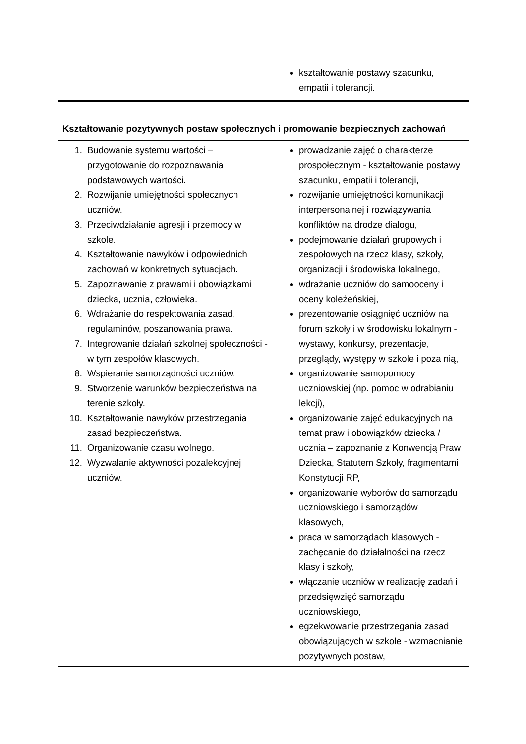| | kształtowanie postawy szacunku, empatii i tolerancji. |
| Kształtowanie pozytywnych postaw społecznych i promowanie bezpiecznych zachowań | |
| 1. Budowanie systemu wartości – przygotowanie do rozpoznawania podstawowych wartości. 2. Rozwijanie umiejętności społecznych uczniów. 3. Przeciwdziałanie agresji i przemocy w szkole. 4. Kształtowanie nawyków i odpowiednich zachowań w konkretnych sytuacjach. 5. Zapoznawanie z prawami i obowiązkami dziecka, ucznia, człowieka. 6. Wdrażanie do respektowania zasad, regulaminów, poszanowania prawa. 7. Integrowanie działań szkolnej społeczności - w tym zespołów klasowych. 8. Wspieranie samorządności uczniów. 9. Stworzenie warunków bezpieczeństwa na terenie szkoły. 10. Kształtowanie nawyków przestrzegania zasad bezpieczeństwa. 11. Organizowanie czasu wolnego. 12. Wyzwalanie aktywności pozalekcyjnej uczniów. | prowadzanie zajęć o charakterze prospołecznym - kształtowanie postawy szacunku, empatii i tolerancji, rozwijanie umiejętności komunikacji interpersonalnej i rozwiązywania konfliktów na drodze dialogu, podejmowanie działań grupowych i zespołowych na rzecz klasy, szkoły, organizacji i środowiska lokalnego, wdrażanie uczniów do samooceny i oceny koleżeńskiej, prezentowanie osiągnięć uczniów na forum szkoły i w środowisku lokalnym - wystawy, konkursy, prezentacje, przeglądy, występy w szkole i poza nią, organizowanie samopomocy uczniowskiej (np. pomoc w odrabianiu lekcji), organizowanie zajęć edukacyjnych na temat praw i obowiązków dziecka / ucznia – zapoznanie z Konwencją Praw Dziecka, Statutem Szkoły, fragmentami Konstytucji RP, organizowanie wyborów do samorządu uczniowskiego i samorządów klasowych, praca w samorządach klasowych - zachęcanie do działalności na rzecz klasy i szkoły, włączanie uczniów w realizację zadań i przedsięwzięć samorządu uczniowskiego, egzekwowanie przestrzegania zasad obowiązujących w szkole - wzmacnianie pozytywnych postaw, |